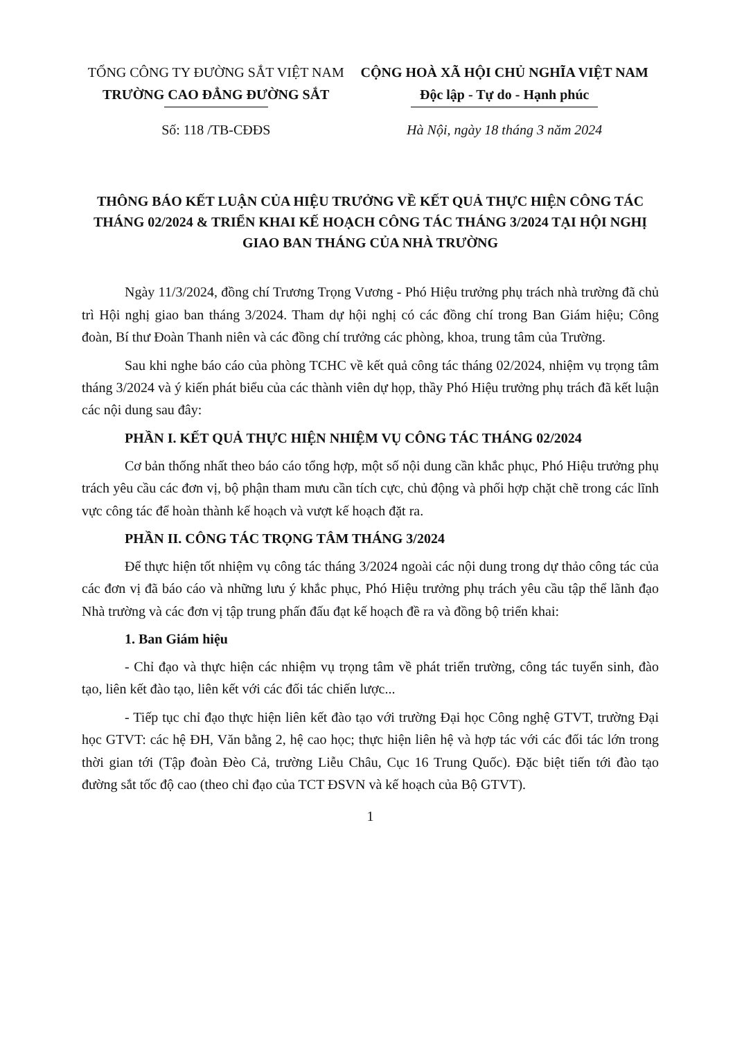TỔNG CÔNG TY ĐƯỜNG SẮT VIỆT NAM
TRƯỜNG CAO ĐẲNG ĐƯỜNG SẮT
CỘNG HOÀ XÃ HỘI CHỦ NGHĨA VIỆT NAM
Độc lập - Tự do - Hạnh phúc
Số: 118 /TB-CĐĐS Hà Nội, ngày 18 tháng 3 năm 2024
THÔNG BÁO KẾT LUẬN CỦA HIỆU TRƯỞNG VỀ KẾT QUẢ THỰC HIỆN CÔNG TÁC THÁNG 02/2024 & TRIỂN KHAI KẾ HOẠCH CÔNG TÁC THÁNG 3/2024 TẠI HỘI NGHỊ GIAO BAN THÁNG CỦA NHÀ TRƯỜNG
Ngày 11/3/2024, đồng chí Trương Trọng Vương - Phó Hiệu trưởng phụ trách nhà trường đã chủ trì Hội nghị giao ban tháng 3/2024. Tham dự hội nghị có các đồng chí trong Ban Giám hiệu; Công đoàn, Bí thư Đoàn Thanh niên và các đồng chí trưởng các phòng, khoa, trung tâm của Trường.
Sau khi nghe báo cáo của phòng TCHC về kết quả công tác tháng 02/2024, nhiệm vụ trọng tâm tháng 3/2024 và ý kiến phát biểu của các thành viên dự họp, thầy Phó Hiệu trưởng phụ trách đã kết luận các nội dung sau đây:
PHẦN I. KẾT QUẢ THỰC HIỆN NHIỆM VỤ CÔNG TÁC THÁNG 02/2024
Cơ bản thống nhất theo báo cáo tổng hợp, một số nội dung cần khắc phục, Phó Hiệu trưởng phụ trách yêu cầu các đơn vị, bộ phận tham mưu cần tích cực, chủ động và phối hợp chặt chẽ trong các lĩnh vực công tác để hoàn thành kế hoạch và vượt kế hoạch đặt ra.
PHẦN II. CÔNG TÁC TRỌNG TÂM THÁNG 3/2024
Để thực hiện tốt nhiệm vụ công tác tháng 3/2024 ngoài các nội dung trong dự thảo công tác của các đơn vị đã báo cáo và những lưu ý khắc phục, Phó Hiệu trưởng phụ trách yêu cầu tập thể lãnh đạo Nhà trường và các đơn vị tập trung phấn đấu đạt kế hoạch đề ra và đồng bộ triển khai:
1. Ban Giám hiệu
- Chỉ đạo và thực hiện các nhiệm vụ trọng tâm về phát triển trường, công tác tuyển sinh, đào tạo, liên kết đào tạo, liên kết với các đối tác chiến lược...
- Tiếp tục chỉ đạo thực hiện liên kết đào tạo với trường Đại học Công nghệ GTVT, trường Đại học GTVT: các hệ ĐH, Văn bằng 2, hệ cao học; thực hiện liên hệ và hợp tác với các đối tác lớn trong thời gian tới (Tập đoàn Đèo Cả, trường Liễu Châu, Cục 16 Trung Quốc). Đặc biệt tiến tới đào tạo đường sắt tốc độ cao (theo chỉ đạo của TCT ĐSVN và kế hoạch của Bộ GTVT).
1